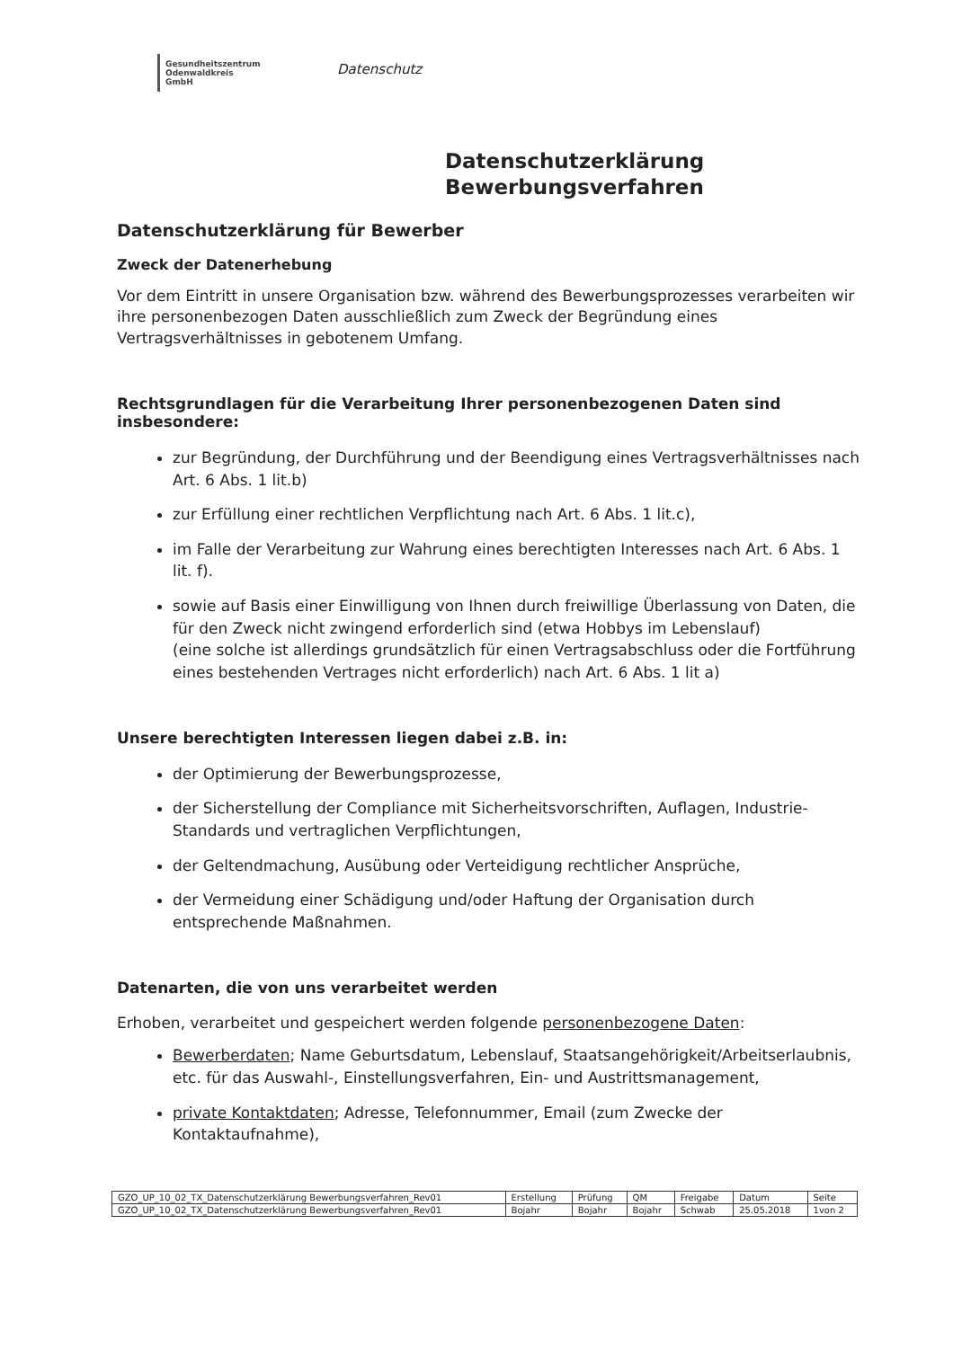Gesundheitszentrum
Odenwaldkreis
GmbH
Datenschutz
Datenschutzerklärung
Bewerbungsverfahren
Datenschutzerklärung für Bewerber
Zweck der Datenerhebung
Vor dem Eintritt in unsere Organisation bzw. während des Bewerbungsprozesses verarbeiten wir ihre personenbezogen Daten ausschließlich zum Zweck der Begründung eines Vertragsverhältnisses in gebotenem Umfang.
Rechtsgrundlagen für die Verarbeitung Ihrer personenbezogenen Daten sind insbesondere:
zur Begründung, der Durchführung und der Beendigung eines Vertragsverhältnisses nach Art. 6 Abs. 1 lit.b)
zur Erfüllung einer rechtlichen Verpflichtung nach Art. 6 Abs. 1 lit.c),
im Falle der Verarbeitung zur Wahrung eines berechtigten Interesses nach Art. 6 Abs. 1 lit. f).
sowie auf Basis einer Einwilligung von Ihnen durch freiwillige Überlassung von Daten, die für den Zweck nicht zwingend erforderlich sind (etwa Hobbys im Lebenslauf)
(eine solche ist allerdings grundsätzlich für einen Vertragsabschluss oder die Fortführung eines bestehenden Vertrages nicht erforderlich) nach Art. 6 Abs. 1 lit a)
Unsere berechtigten Interessen liegen dabei z.B. in:
der Optimierung der Bewerbungsprozesse,
der Sicherstellung der Compliance mit Sicherheitsvorschriften, Auflagen, Industrie-Standards und vertraglichen Verpflichtungen,
der Geltendmachung, Ausübung oder Verteidigung rechtlicher Ansprüche,
der Vermeidung einer Schädigung und/oder Haftung der Organisation durch entsprechende Maßnahmen.
Datenarten, die von uns verarbeitet werden
Erhoben, verarbeitet und gespeichert werden folgende personenbezogene Daten:
Bewerberdaten; Name Geburtsdatum, Lebenslauf, Staatsangehörigkeit/Arbeitserlaubnis, etc. für das Auswahl-, Einstellungsverfahren, Ein- und Austrittsmanagement,
private Kontaktdaten; Adresse, Telefonnummer, Email (zum Zwecke der Kontaktaufnahme),
| GZO_UP_10_02_TX_Datenschutzerklärung Bewerbungsverfahren_Rev01 | Erstellung | Prüfung | QM | Freigabe | Datum | Seite |
| GZO_UP_10_02_TX_Datenschutzerklärung Bewerbungsverfahren_Rev01 | Bojahr | Bojahr | Bojahr | Schwab | 25.05.2018 | 1von 2 |